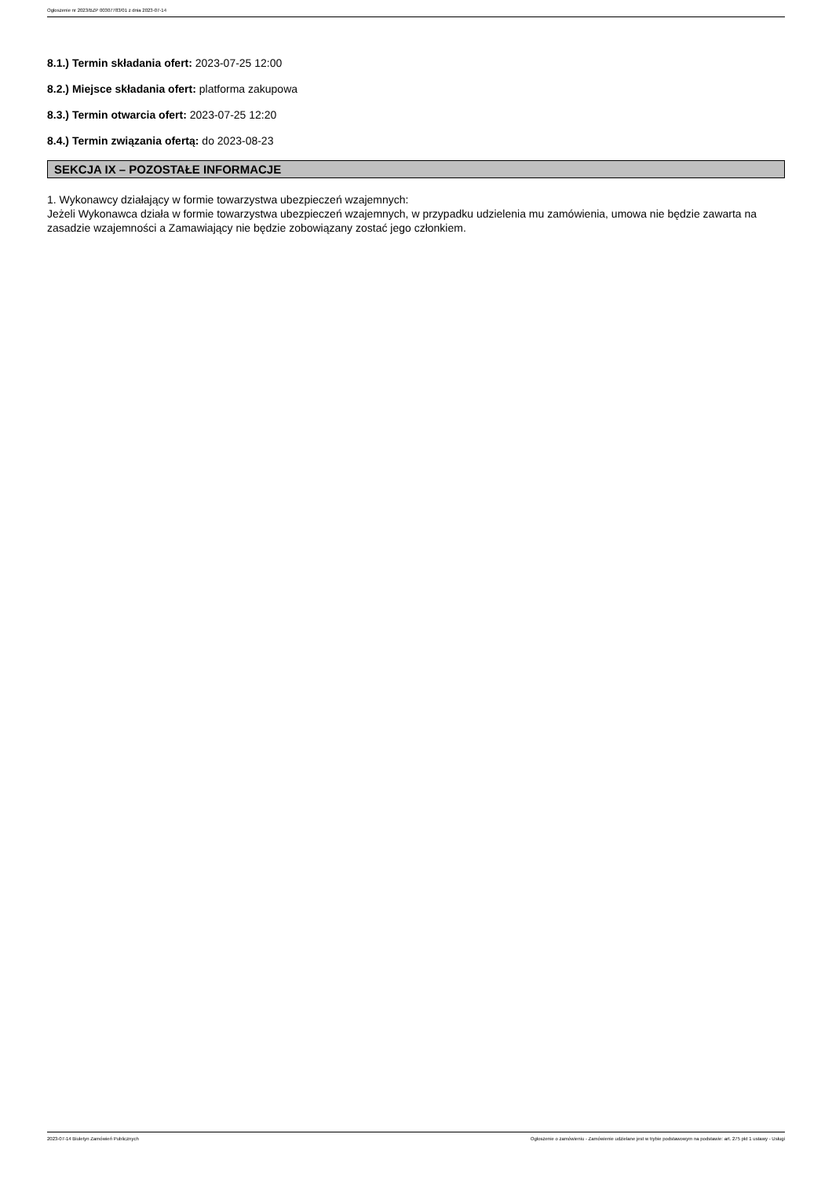Ogłoszenie nr 2023/BZP 00307783/01 z dnia 2023-07-14
8.1.) Termin składania ofert: 2023-07-25 12:00
8.2.) Miejsce składania ofert: platforma zakupowa
8.3.) Termin otwarcia ofert: 2023-07-25 12:20
8.4.) Termin związania ofertą: do 2023-08-23
SEKCJA IX – POZOSTAŁE INFORMACJE
1. Wykonawcy działający w formie towarzystwa ubezpieczeń wzajemnych:
Jeżeli Wykonawca działa w formie towarzystwa ubezpieczeń wzajemnych, w przypadku udzielenia mu zamówienia, umowa nie będzie zawarta na zasadzie wzajemności a Zamawiający nie będzie zobowiązany zostać jego członkiem.
2023-07-14 Biuletyn Zamówień Publicznych Ogłoszenie o zamówieniu - Zamówienie udzielane jest w trybie podstawowym na podstawie: art. 275 pkt 1 ustawy - Usługi